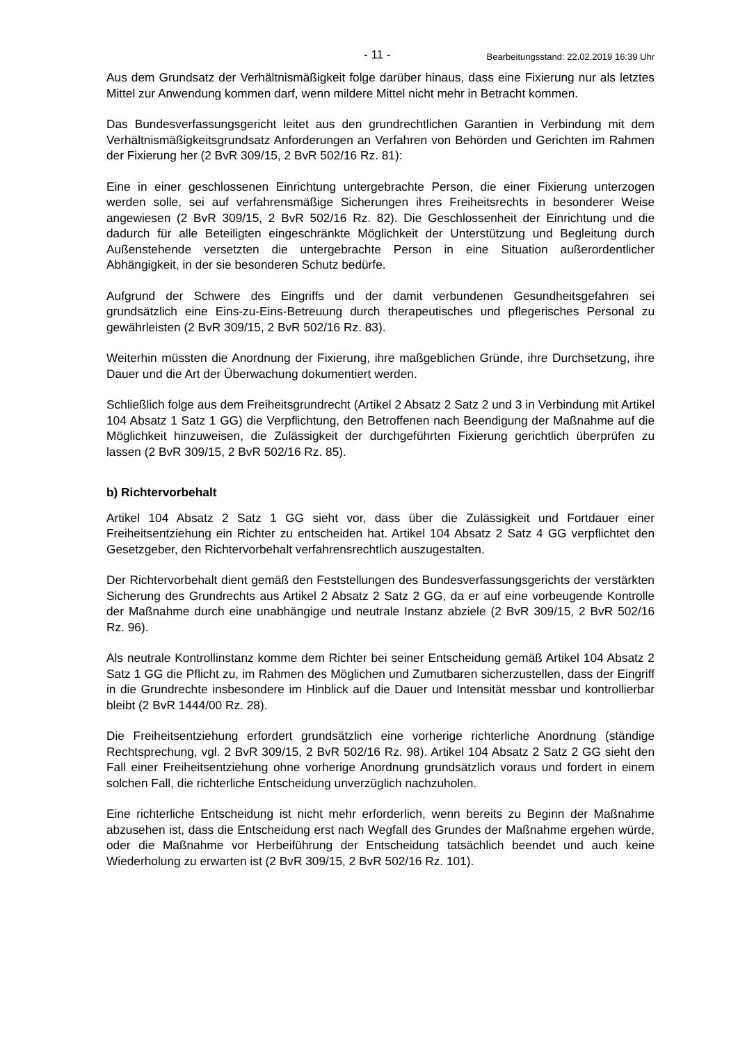- 11 - Bearbeitungsstand: 22.02.2019 16:39 Uhr
Aus dem Grundsatz der Verhältnismäßigkeit folge darüber hinaus, dass eine Fixierung nur als letztes Mittel zur Anwendung kommen darf, wenn mildere Mittel nicht mehr in Betracht kommen.
Das Bundesverfassungsgericht leitet aus den grundrechtlichen Garantien in Verbindung mit dem Verhältnismäßigkeitsgrundsatz Anforderungen an Verfahren von Behörden und Gerichten im Rahmen der Fixierung her (2 BvR 309/15, 2 BvR 502/16 Rz. 81):
Eine in einer geschlossenen Einrichtung untergebrachte Person, die einer Fixierung unterzogen werden solle, sei auf verfahrensmäßige Sicherungen ihres Freiheitsrechts in besonderer Weise angewiesen (2 BvR 309/15, 2 BvR 502/16 Rz. 82). Die Geschlossenheit der Einrichtung und die dadurch für alle Beteiligten eingeschränkte Möglichkeit der Unterstützung und Begleitung durch Außenstehende versetzten die untergebrachte Person in eine Situation außerordentlicher Abhängigkeit, in der sie besonderen Schutz bedürfe.
Aufgrund der Schwere des Eingriffs und der damit verbundenen Gesundheitsgefahren sei grundsätzlich eine Eins-zu-Eins-Betreuung durch therapeutisches und pflegerisches Personal zu gewährleisten (2 BvR 309/15, 2 BvR 502/16 Rz. 83).
Weiterhin müssten die Anordnung der Fixierung, ihre maßgeblichen Gründe, ihre Durchsetzung, ihre Dauer und die Art der Überwachung dokumentiert werden.
Schließlich folge aus dem Freiheitsgrundrecht (Artikel 2 Absatz 2 Satz 2 und 3 in Verbindung mit Artikel 104 Absatz 1 Satz 1 GG) die Verpflichtung, den Betroffenen nach Beendigung der Maßnahme auf die Möglichkeit hinzuweisen, die Zulässigkeit der durchgeführten Fixierung gerichtlich überprüfen zu lassen (2 BvR 309/15, 2 BvR 502/16 Rz. 85).
b) Richtervorbehalt
Artikel 104 Absatz 2 Satz 1 GG sieht vor, dass über die Zulässigkeit und Fortdauer einer Freiheitsentziehung ein Richter zu entscheiden hat. Artikel 104 Absatz 2 Satz 4 GG verpflichtet den Gesetzgeber, den Richtervorbehalt verfahrensrechtlich auszugestalten.
Der Richtervorbehalt dient gemäß den Feststellungen des Bundesverfassungsgerichts der verstärkten Sicherung des Grundrechts aus Artikel 2 Absatz 2 Satz 2 GG, da er auf eine vorbeugende Kontrolle der Maßnahme durch eine unabhängige und neutrale Instanz abziele (2 BvR 309/15, 2 BvR 502/16 Rz. 96).
Als neutrale Kontrollinstanz komme dem Richter bei seiner Entscheidung gemäß Artikel 104 Absatz 2 Satz 1 GG die Pflicht zu, im Rahmen des Möglichen und Zumutbaren sicherzustellen, dass der Eingriff in die Grundrechte insbesondere im Hinblick auf die Dauer und Intensität messbar und kontrollierbar bleibt (2 BvR 1444/00 Rz. 28).
Die Freiheitsentziehung erfordert grundsätzlich eine vorherige richterliche Anordnung (ständige Rechtsprechung, vgl. 2 BvR 309/15, 2 BvR 502/16 Rz. 98). Artikel 104 Absatz 2 Satz 2 GG sieht den Fall einer Freiheitsentziehung ohne vorherige Anordnung grundsätzlich voraus und fordert in einem solchen Fall, die richterliche Entscheidung unverzüglich nachzuholen.
Eine richterliche Entscheidung ist nicht mehr erforderlich, wenn bereits zu Beginn der Maßnahme abzusehen ist, dass die Entscheidung erst nach Wegfall des Grundes der Maßnahme ergehen würde, oder die Maßnahme vor Herbeiführung der Entscheidung tatsächlich beendet und auch keine Wiederholung zu erwarten ist (2 BvR 309/15, 2 BvR 502/16 Rz. 101).